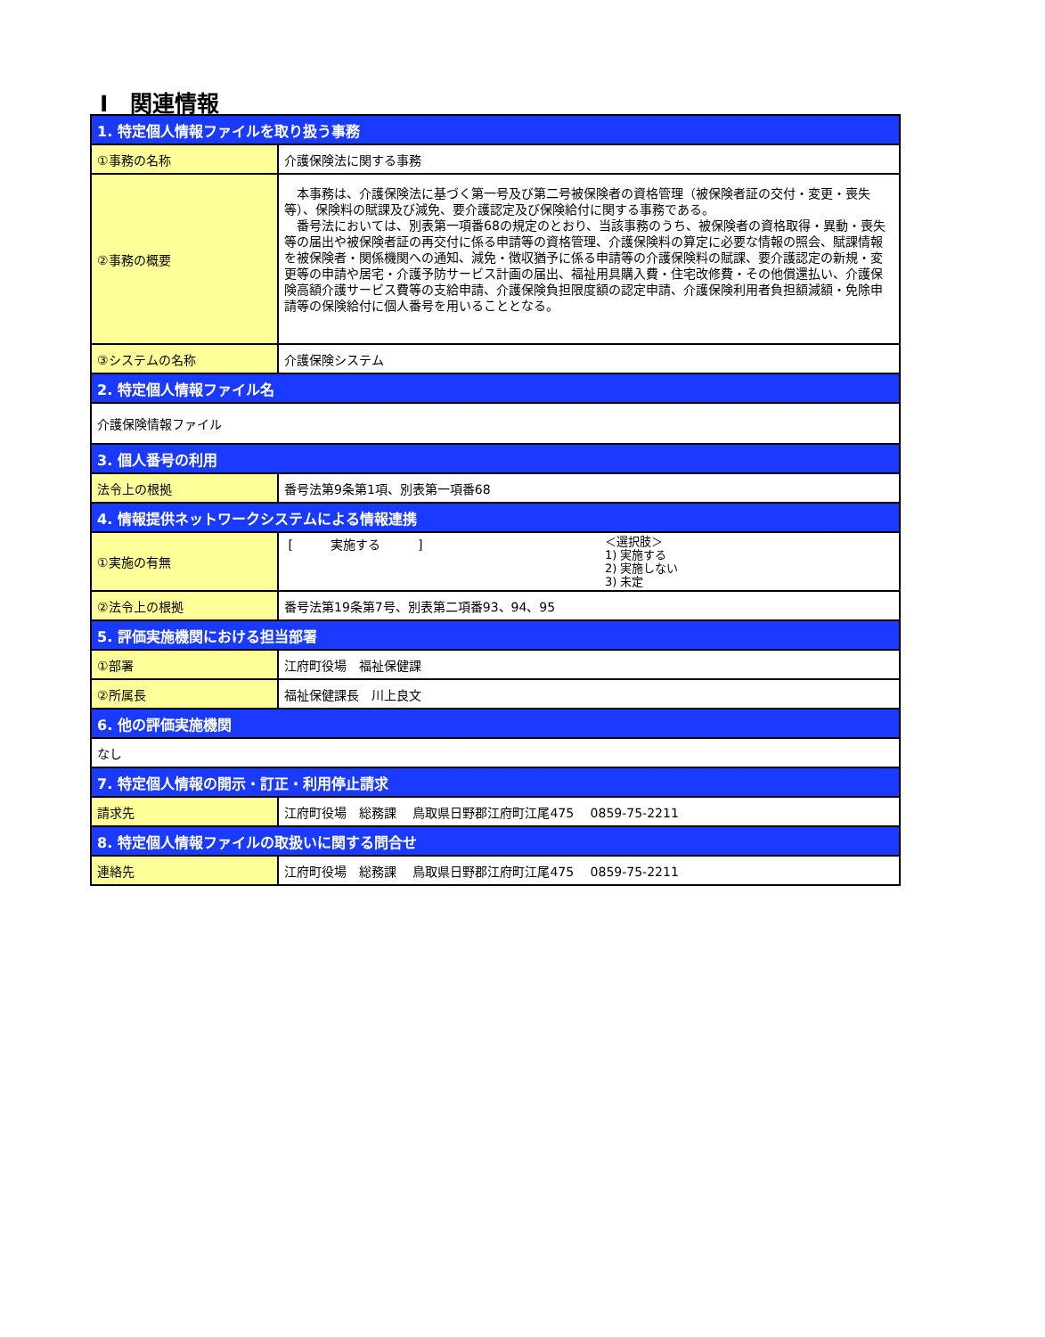Ⅰ　関連情報
| 1. 特定個人情報ファイルを取り扱う事務 | |
| --- | --- |
| ①事務の名称 | 介護保険法に関する事務 |
| ②事務の概要 | 本事務は、介護保険法に基づく第一号及び第二号被保険者の資格管理（被保険者証の交付・変更・喪失等）、保険料の賦課及び減免、要介護認定及び保険給付に関する事務である。 番号法においては、別表第一項番68の規定のとおり、当該事務のうち、被保険者の資格取得・異動・喪失等の届出や被保険者証の再交付に係る申請等の資格管理、介護保険料の算定に必要な情報の照会、賦課情報を被保険者・関係機関への通知、減免・徴収猶予に係る申請等の介護保険料の賦課、要介護認定の新規・変更等の申請や居宅・介護予防サービス計画の届出、福祉用具購入費・住宅改修費・その他償還払い、介護保険高額介護サービス費等の支給申請、介護保険負担限度額の認定申請、介護保険利用者負担額減額・免除申請等の保険給付に個人番号を用いることとなる。 |
| ③システムの名称 | 介護保険システム |
| 2. 特定個人情報ファイル名 | |
| 介護保険情報ファイル | |
| 3. 個人番号の利用 | |
| 法令上の根拠 | 番号法第9条第1項、別表第一項番68 |
| 4. 情報提供ネットワークシステムによる情報連携 | |
| ①実施の有無 | [ 実施する ] ＜選択肢＞ 1) 実施する 2) 実施しない 3) 未定 |
| ②法令上の根拠 | 番号法第19条第7号、別表第二項番93、94、95 |
| 5. 評価実施機関における担当部署 | |
| ①部署 | 江府町役場 福祉保健課 |
| ②所属長 | 福祉保健課長 川上良文 |
| 6. 他の評価実施機関 | |
| なし | |
| 7. 特定個人情報の開示・訂正・利用停止請求 | |
| 請求先 | 江府町役場 総務課 鳥取県日野郡江府町江尾475 0859-75-2211 |
| 8. 特定個人情報ファイルの取扱いに関する問合せ | |
| 連絡先 | 江府町役場 総務課 鳥取県日野郡江府町江尾475 0859-75-2211 |